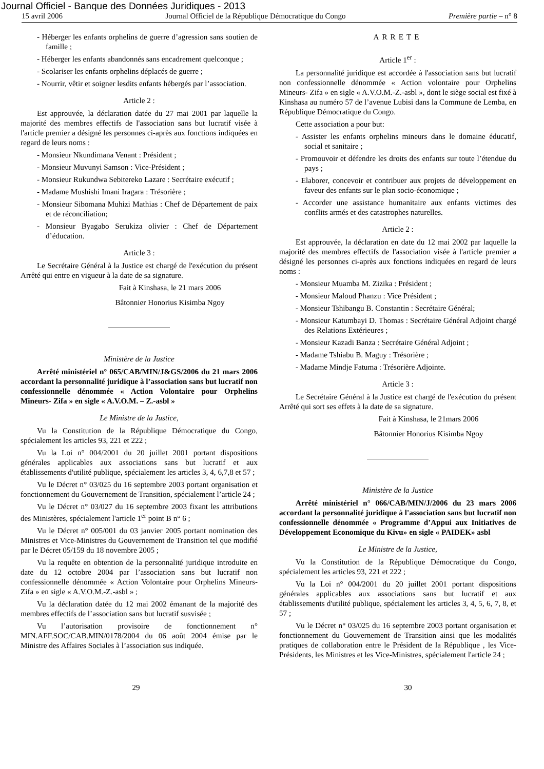Journal Officiel - Banque des Données Juridiques - 2013
15 avril 2006 Journal Officiel de la République Démocratique du Congo Première partie – n° 8
- Héberger les enfants orphelins de guerre d’agression sans soutien de famille ;
- Héberger les enfants abandonnés sans encadrement quelconque ;
- Scolariser les enfants orphelins déplacés de guerre ;
- Nourrir, vêtir et soigner lesdits enfants hébergés par l’association.
Article 2 :
Est approuvée, la déclaration datée du 27 mai 2001 par laquelle la majorité des membres effectifs de l'association sans but lucratif visée à l'article premier a désigné les personnes ci-après aux fonctions indiquées en regard de leurs noms :
- Monsieur Nkundimana Venant : Président ;
- Monsieur Muvunyi Samson : Vice-Président ;
- Monsieur Rukundwa Sebitereko Lazare : Secrétaire exécutif ;
- Madame Mushishi Imani Iragara : Trésorière ;
- Monsieur Sibomana Muhizi Mathias : Chef de Département de paix et de réconciliation;
- Monsieur Byagabo Serukiza olivier : Chef de Département d’éducation.
Article 3 :
Le Secrétaire Général à la Justice est chargé de l'exécution du présent Arrêté qui entre en vigueur à la date de sa signature.
Fait à Kinshasa, le 21 mars 2006
Bâtonnier Honorius Kisimba Ngoy
Ministère de la Justice
Arrêté ministériel n° 065/CAB/MIN/J&GS/2006 du 21 mars 2006 accordant la personnalité juridique à l’association sans but lucratif non confessionnelle dénommée « Action Volontaire pour Orphelins Mineurs- Zifa » en sigle « A.V.O.M. – Z.-asbl »
Le Ministre de la Justice,
Vu la Constitution de la République Démocratique du Congo, spécialement les articles 93, 221 et 222 ;
Vu la Loi n° 004/2001 du 20 juillet 2001 portant dispositions générales applicables aux associations sans but lucratif et aux établissements d'utilité publique, spécialement les articles 3, 4, 6,7,8 et 57 ;
Vu le Décret n° 03/025 du 16 septembre 2003 portant organisation et fonctionnement du Gouvernement de Transition, spécialement l’article 24 ;
Vu le Décret n° 03/027 du 16 septembre 2003 fixant les attributions des Ministères, spécialement l'article 1<sup>er</sup> point B n° 6 ;
Vu le Décret n° 005/001 du 03 janvier 2005 portant nomination des Ministres et Vice-Ministres du Gouvernement de Transition tel que modifié par le Décret 05/159 du 18 novembre 2005 ;
Vu la requête en obtention de la personnalité juridique introduite en date du 12 octobre 2004 par l’association sans but lucratif non confessionnelle dénommée « Action Volontaire pour Orphelins Mineurs- Zifa » en sigle « A.V.O.M.-Z.-asbl » ;
Vu la déclaration datée du 12 mai 2002 émanant de la majorité des membres effectifs de l’association sans but lucratif susvisée ;
Vu l’autorisation provisoire de fonctionnement n° MIN.AFF.SOC/CAB.MIN/0178/2004 du 06 août 2004 émise par le Ministre des Affaires Sociales à l’association sus indiquée.
ARRETE
Article 1<sup>er</sup> :
La personnalité juridique est accordée à l'association sans but lucratif non confessionnelle dénommée « Action volontaire pour Orphelins Mineurs- Zifa » en sigle « A.V.O.M.-Z.-asbl », dont le siège social est fixé à Kinshasa au numéro 57 de l’avenue Lubisi dans la Commune de Lemba, en République Démocratique du Congo.
Cette association a pour but:
- Assister les enfants orphelins mineurs dans le domaine éducatif, social et sanitaire ;
- Promouvoir et défendre les droits des enfants sur toute l’étendue du pays ;
- Elaborer, concevoir et contribuer aux projets de développement en faveur des enfants sur le plan socio-économique ;
- Accorder une assistance humanitaire aux enfants victimes des conflits armés et des catastrophes naturelles.
Article 2 :
Est approuvée, la déclaration en date du 12 mai 2002 par laquelle la majorité des membres effectifs de l'association visée à l'article premier a désigné les personnes ci-après aux fonctions indiquées en regard de leurs noms :
- Monsieur Muamba M. Zizika : Président ;
- Monsieur Maloud Phanzu : Vice Président ;
- Monsieur Tshibangu B. Constantin : Secrétaire Général;
- Monsieur Katumbayi D. Thomas : Secrétaire Général Adjoint chargé des Relations Extérieures ;
- Monsieur Kazadi Banza : Secrétaire Général Adjoint ;
- Madame Tshiabu B. Maguy : Trésorière ;
- Madame Mindje Fatuma : Trésorière Adjointe.
Article 3 :
Le Secrétaire Général à la Justice est chargé de l'exécution du présent Arrêté qui sort ses effets à la date de sa signature.
Fait à Kinshasa, le 21mars 2006
Bâtonnier Honorius Kisimba Ngoy
Ministère de la Justice
Arrêté ministériel n° 066/CAB/MIN/J/2006 du 23 mars 2006 accordant la personnalité juridique à l'association sans but lucratif non confessionnelle dénommée « Programme d’Appui aux Initiatives de Développement Economique du Kivu» en sigle « PAIDEK» asbl
Le Ministre de la Justice,
Vu la Constitution de la République Démocratique du Congo, spécialement les articles 93, 221 et 222 ;
Vu la Loi n° 004/2001 du 20 juillet 2001 portant dispositions générales applicables aux associations sans but lucratif et aux établissements d'utilité publique, spécialement les articles 3, 4, 5, 6, 7, 8, et 57 ;
Vu le Décret n° 03/025 du 16 septembre 2003 portant organisation et fonctionnement du Gouvernement de Transition ainsi que les modalités pratiques de collaboration entre le Président de la République , les Vice-Présidents, les Ministres et les Vice-Ministres, spécialement l'article 24 ;
29 30